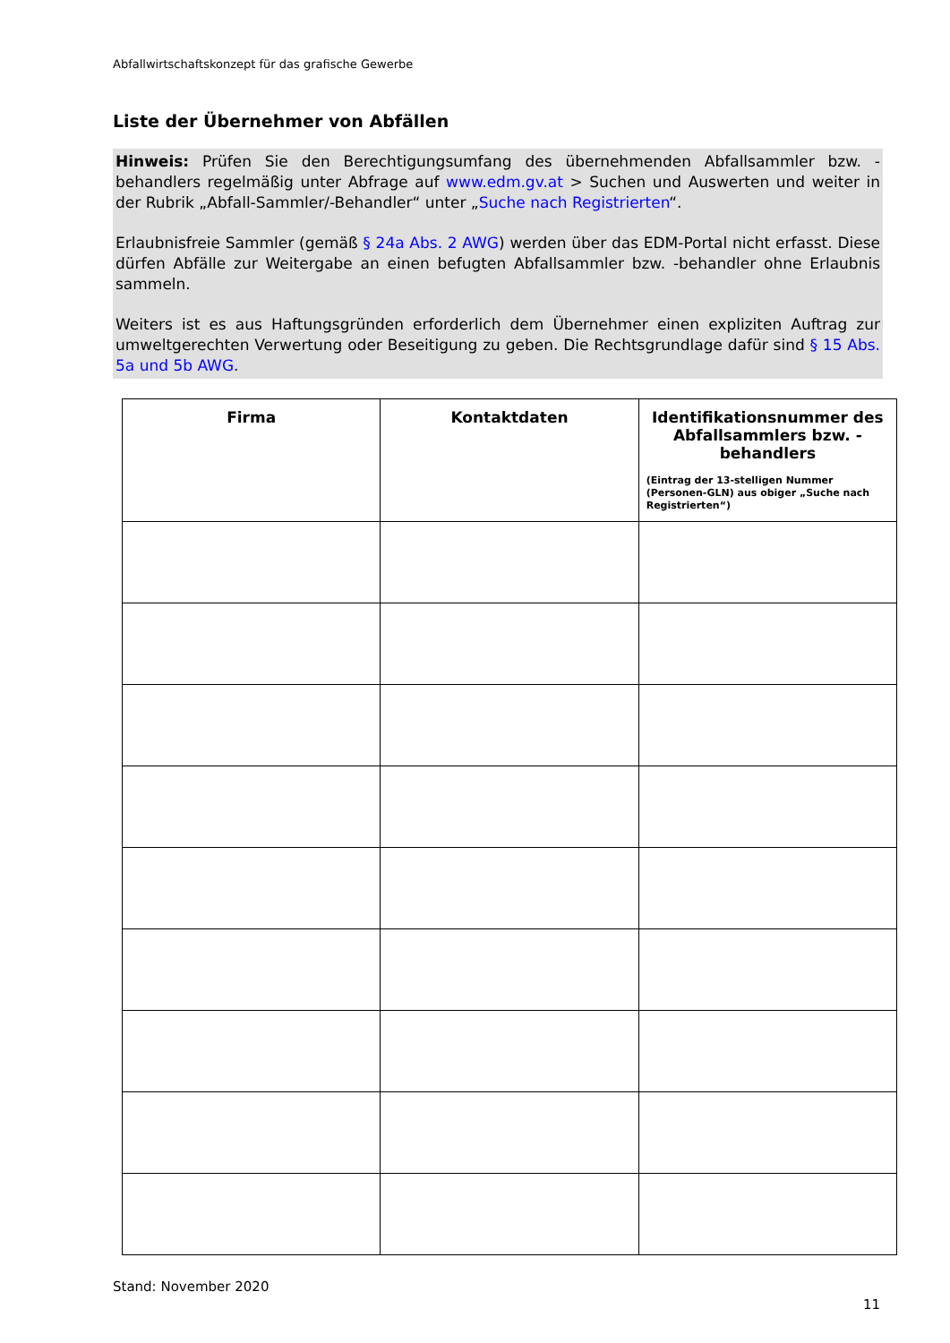Abfallwirtschaftskonzept für das grafische Gewerbe
Liste der Übernehmer von Abfällen
Hinweis: Prüfen Sie den Berechtigungsumfang des übernehmenden Abfallsammler bzw. -behandlers regelmäßig unter Abfrage auf www.edm.gv.at > Suchen und Auswerten und weiter in der Rubrik „Abfall-Sammler/-Behandler“ unter „Suche nach Registrierten“.
Erlaubnisfreie Sammler (gemäß § 24a Abs. 2 AWG) werden über das EDM-Portal nicht erfasst. Diese dürfen Abfälle zur Weitergabe an einen befugten Abfallsammler bzw. -behandler ohne Erlaubnis sammeln.
Weiters ist es aus Haftungsgründen erforderlich dem Übernehmer einen expliziten Auftrag zur umweltgerechten Verwertung oder Beseitigung zu geben. Die Rechtsgrundlage dafür sind § 15 Abs. 5a und 5b AWG.
| Firma | Kontaktdaten | Identifikationsnummer des Abfallsammlers bzw. -behandlers (Eintrag der 13-stelligen Nummer (Personen-GLN) aus obiger „Suche nach Registrierten“) |
| --- | --- | --- |
Stand: November 2020
11